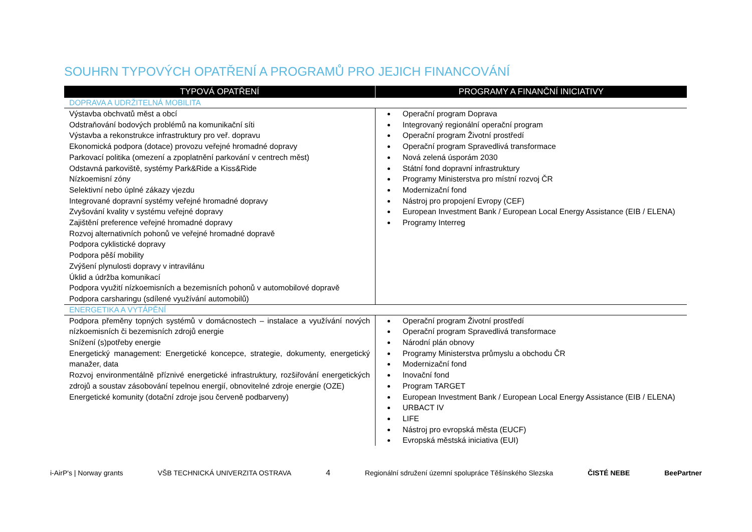SOUHRN TYPOVÝCH OPATŘENÍ A PROGRAMŮ PRO JEJICH FINANCOVÁNÍ
| TYPOVÁ OPATŘENÍ | PROGRAMY A FINANČNÍ INICIATIVY |
| --- | --- |
| DOPRAVA A UDRŽITELNÁ MOBILITA | |
| Výstavba obchvatů měst a obcí Odstraňování bodových problémů na komunikační síti Výstavba a rekonstrukce infrastruktury pro veř. dopravu Ekonomická podpora (dotace) provozu veřejné hromadné dopravy Parkovací politika (omezení a zpoplatnění parkování v centrech měst) Odstavná parkoviště, systémy Park&Ride a Kiss&Ride Nízkoemisní zóny Selektivní nebo úplné zákazy vjezdu Integrované dopravní systémy veřejné hromadné dopravy Zvyšování kvality v systému veřejné dopravy Zajištění preference veřejné hromadné dopravy Rozvoj alternativních pohonů ve veřejné hromadné dopravě Podpora cyklistické dopravy Podpora pěší mobility Zvýšení plynulosti dopravy v intravilánu Úklid a údržba komunikací Podpora využití nízkoemisních a bezemisních pohonů v automobilové dopravě Podpora carsharingu (sdílené využívání automobilů) | Operační program Doprava Integrovaný regionální operační program Operační program Životní prostředí Operační program Spravedlivá transformace Nová zelená úsporám 2030 Státní fond dopravní infrastruktury Programy Ministerstva pro místní rozvoj ČR Modernizační fond Nástroj pro propojení Evropy (CEF) European Investment Bank / European Local Energy Assistance (EIB / ELENA) Programy Interreg |
| ENERGETIKA A VYTÁPĚNÍ | |
| Podpora přeměny topných systémů v domácnostech – instalace a využívání nových nízkoemisních či bezemisních zdrojů energie Snížení (s)potřeby energie Energetický management: Energetické koncepce, strategie, dokumenty, energetický manažer, data Rozvoj environmentálně příznivé energetické infrastruktury, rozšiřování energetických zdrojů a soustav zásobování tepelnou energií, obnovitelné zdroje energie (OZE) Energetické komunity (dotační zdroje jsou červeně podbarveny) | Operační program Životní prostředí Operační program Spravedlivá transformace Národní plán obnovy Programy Ministerstva průmyslu a obchodu ČR Modernizační fond Inovační fond Program TARGET European Investment Bank / European Local Energy Assistance (EIB / ELENA) URBACT IV LIFE Nástroj pro evropská města (EUCF) Evropská městská iniciativa (EUI) |
i-AirP's | Norway grants VŠB TECHNICKÁ UNIVERZITA OSTRAVA 4 Regionální sdružení územní spolupráce Těšínského Slezska ČISTÉ NEBE BeePartner